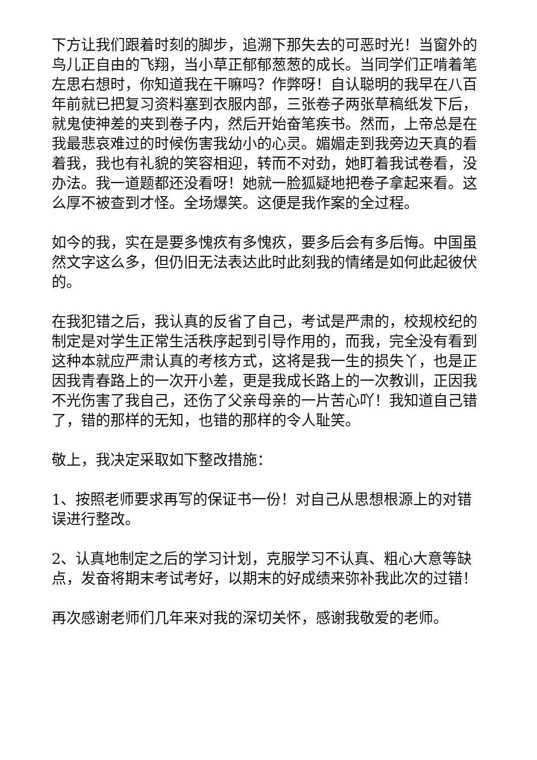下方让我们跟着时刻的脚步，追溯下那失去的可恶时光！当窗外的鸟儿正自由的飞翔，当小草正郁郁葱葱的成长。当同学们正啃着笔左思右想时，你知道我在干嘛吗？作弊呀！自认聪明的我早在八百年前就已把复习资料塞到衣服内部，三张卷子两张草稿纸发下后，就鬼使神差的夹到卷子内，然后开始奋笔疾书。然而，上帝总是在我最悲哀难过的时候伤害我幼小的心灵。媚媚走到我旁边天真的看着我，我也有礼貌的笑容相迎，转而不对劲，她盯着我试卷看，没办法。我一道题都还没看呀！她就一脸狐疑地把卷子拿起来看。这么厚不被查到才怪。全场爆笑。这便是我作案的全过程。
如今的我，实在是要多愧疚有多愧疚，要多后会有多后悔。中国虽然文字这么多，但仍旧无法表达此时此刻我的情绪是如何此起彼伏的。
在我犯错之后，我认真的反省了自己，考试是严肃的，校规校纪的制定是对学生正常生活秩序起到引导作用的，而我，完全没有看到这种本就应严肃认真的考核方式，这将是我一生的损失丫，也是正因我青春路上的一次开小差，更是我成长路上的一次教训，正因我不光伤害了我自己，还伤了父亲母亲的一片苦心吖！我知道自己错了，错的那样的无知，也错的那样的令人耻笑。
敬上，我决定采取如下整改措施：
1、按照老师要求再写的保证书一份！对自己从思想根源上的对错误进行整改。
2、认真地制定之后的学习计划，克服学习不认真、粗心大意等缺点，发奋将期末考试考好，以期末的好成绩来弥补我此次的过错！
再次感谢老师们几年来对我的深切关怀，感谢我敬爱的老师。